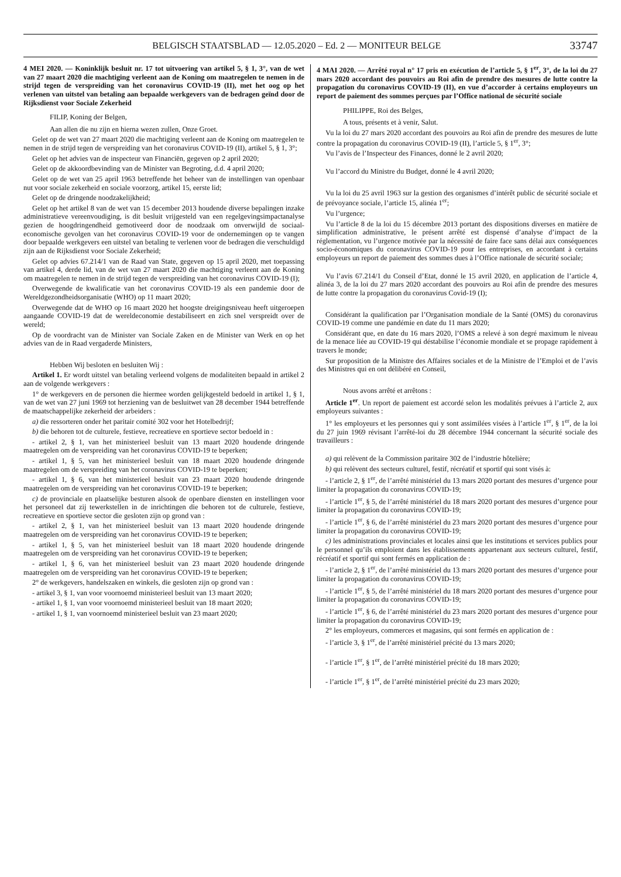BELGISCH STAATSBLAD — 12.05.2020 – Ed. 2 — MONITEUR BELGE 33747
4 MEI 2020. — Koninklijk besluit nr. 17 tot uitvoering van artikel 5, § 1, 3°, van de wet van 27 maart 2020 die machtiging verleent aan de Koning om maatregelen te nemen in de strijd tegen de verspreiding van het coronavirus COVID-19 (II), met het oog op het verlenen van uitstel van betaling aan bepaalde werkgevers van de bedragen geïnd door de Rijksdienst voor Sociale Zekerheid
FILIP, Koning der Belgen,
Aan allen die nu zijn en hierna wezen zullen, Onze Groet.
Gelet op de wet van 27 maart 2020 die machtiging verleent aan de Koning om maatregelen te nemen in de strijd tegen de verspreiding van het coronavirus COVID-19 (II), artikel 5, § 1, 3°;
Gelet op het advies van de inspecteur van Financiën, gegeven op 2 april 2020;
Gelet op de akkoordbevinding van de Minister van Begroting, d.d. 4 april 2020;
Gelet op de wet van 25 april 1963 betreffende het beheer van de instellingen van openbaar nut voor sociale zekerheid en sociale voorzorg, artikel 15, eerste lid;
Gelet op de dringende noodzakelijkheid;
Gelet op het artikel 8 van de wet van 15 december 2013 houdende diverse bepalingen inzake administratieve vereenvoudiging, is dit besluit vrijgesteld van een regelgevingsimpactanalyse gezien de hoogdringendheid gemotiveerd door de noodzaak om onverwijld de sociaal-economische gevolgen van het coronavirus COVID-19 voor de ondernemingen op te vangen door bepaalde werkgevers een uitstel van betaling te verlenen voor de bedragen die verschuldigd zijn aan de Rijksdienst voor Sociale Zekerheid;
Gelet op advies 67.214/1 van de Raad van State, gegeven op 15 april 2020, met toepassing van artikel 4, derde lid, van de wet van 27 maart 2020 die machtiging verleent aan de Koning om maatregelen te nemen in de strijd tegen de verspreiding van het coronavirus COVID-19 (I);
Overwegende de kwalificatie van het coronavirus COVID-19 als een pandemie door de Wereldgezondheidsorganisatie (WHO) op 11 maart 2020;
Overwegende dat de WHO op 16 maart 2020 het hoogste dreigingsniveau heeft uitgeroepen aangaande COVID-19 dat de wereldeconomie destabiliseert en zich snel verspreidt over de wereld;
Op de voordracht van de Minister van Sociale Zaken en de Minister van Werk en op het advies van de in Raad vergaderde Ministers,
Hebben Wij besloten en besluiten Wij :
Artikel 1. Er wordt uitstel van betaling verleend volgens de modaliteiten bepaald in artikel 2 aan de volgende werkgevers :
1° de werkgevers en de personen die hiermee worden gelijkgesteld bedoeld in artikel 1, § 1, van de wet van 27 juni 1969 tot herziening van de besluitwet van 28 december 1944 betreffende de maatschappelijke zekerheid der arbeiders :
a) die ressorteren onder het paritair comité 302 voor het Hotelbedrijf;
b) die behoren tot de culturele, festieve, recreatieve en sportieve sector bedoeld in :
- artikel 2, § 1, van het ministerieel besluit van 13 maart 2020 houdende dringende maatregelen om de verspreiding van het coronavirus COVID-19 te beperken;
- artikel 1, § 5, van het ministerieel besluit van 18 maart 2020 houdende dringende maatregelen om de verspreiding van het coronavirus COVID-19 te beperken;
- artikel 1, § 6, van het ministerieel besluit van 23 maart 2020 houdende dringende maatregelen om de verspreiding van het coronavirus COVID-19 te beperken;
c) de provinciale en plaatselijke besturen alsook de openbare diensten en instellingen voor het personeel dat zij tewerkstellen in de inrichtingen die behoren tot de culturele, festieve, recreatieve en sportieve sector die gesloten zijn op grond van :
- artikel 2, § 1, van het ministerieel besluit van 13 maart 2020 houdende dringende maatregelen om de verspreiding van het coronavirus COVID-19 te beperken;
- artikel 1, § 5, van het ministerieel besluit van 18 maart 2020 houdende dringende maatregelen om de verspreiding van het coronavirus COVID-19 te beperken;
- artikel 1, § 6, van het ministerieel besluit van 23 maart 2020 houdende dringende maatregelen om de verspreiding van het coronavirus COVID-19 te beperken;
2° de werkgevers, handelszaken en winkels, die gesloten zijn op grond van :
- artikel 3, § 1, van voor voornoemd ministerieel besluit van 13 maart 2020;
- artikel 1, § 1, van voor voornoemd ministerieel besluit van 18 maart 2020;
- artikel 1, § 1, van voornoemd ministerieel besluit van 23 maart 2020;
4 MAI 2020. — Arrêté royal n° 17 pris en exécution de l’article 5, § 1<sup>er</sup>, 3°, de la loi du 27 mars 2020 accordant des pouvoirs au Roi afin de prendre des mesures de lutte contre la propagation du coronavirus COVID-19 (II), en vue d’accorder à certains employeurs un report de paiement des sommes perçues par l’Office national de sécurité sociale
PHILIPPE, Roi des Belges,
A tous, présents et à venir, Salut.
Vu la loi du 27 mars 2020 accordant des pouvoirs au Roi afin de prendre des mesures de lutte contre la propagation du coronavirus COVID-19 (II), l’article 5, § 1<sup>er</sup>, 3°;
Vu l’avis de l’Inspecteur des Finances, donné le 2 avril 2020;
Vu l’accord du Ministre du Budget, donné le 4 avril 2020;
Vu la loi du 25 avril 1963 sur la gestion des organismes d’intérêt public de sécurité sociale et de prévoyance sociale, l’article 15, alinéa 1<sup>er</sup>;
Vu l’urgence;
Vu l’article 8 de la loi du 15 décembre 2013 portant des dispositions diverses en matière de simplification administrative, le présent arrêté est dispensé d’analyse d’impact de la réglementation, vu l’urgence motivée par la nécessité de faire face sans délai aux conséquences socio-économiques du coronavirus COVID-19 pour les entreprises, en accordant à certains employeurs un report de paiement des sommes dues à l’Office nationale de sécurité sociale;
Vu l’avis 67.214/1 du Conseil d’Etat, donné le 15 avril 2020, en application de l’article 4, alinéa 3, de la loi du 27 mars 2020 accordant des pouvoirs au Roi afin de prendre des mesures de lutte contre la propagation du coronavirus Covid-19 (I);
Considérant la qualification par l’Organisation mondiale de la Santé (OMS) du coronavirus COVID-19 comme une pandémie en date du 11 mars 2020;
Considérant que, en date du 16 mars 2020, l’OMS a relevé à son degré maximum le niveau de la menace liée au COVID-19 qui déstabilise l’économie mondiale et se propage rapidement à travers le monde;
Sur proposition de la Ministre des Affaires sociales et de la Ministre de l’Emploi et de l’avis des Ministres qui en ont délibéré en Conseil,
Nous avons arrêté et arrêtons :
Article 1<sup>er</sup>. Un report de paiement est accordé selon les modalités prévues à l’article 2, aux employeurs suivantes :
1° les employeurs et les personnes qui y sont assimilées visées à l’article 1<sup>er</sup>, § 1<sup>er</sup>, de la loi du 27 juin 1969 révisant l’arrêté-loi du 28 décembre 1944 concernant la sécurité sociale des travailleurs :
a) qui relèvent de la Commission paritaire 302 de l’industrie hôtelière;
b) qui relèvent des secteurs culturel, festif, récréatif et sportif qui sont visés à:
- l’article 2, § 1<sup>er</sup>, de l’arrêté ministériel du 13 mars 2020 portant des mesures d’urgence pour limiter la propagation du coronavirus COVID-19;
- l’article 1<sup>er</sup>, § 5, de l’arrêté ministériel du 18 mars 2020 portant des mesures d’urgence pour limiter la propagation du coronavirus COVID-19;
- l’article 1<sup>er</sup>, § 6, de l’arrêté ministériel du 23 mars 2020 portant des mesures d’urgence pour limiter la propagation du coronavirus COVID-19;
c) les administrations provinciales et locales ainsi que les institutions et services publics pour le personnel qu’ils emploient dans les établissements appartenant aux secteurs culturel, festif, récréatif et sportif qui sont fermés en application de :
- l’article 2, § 1<sup>er</sup>, de l’arrêté ministériel du 13 mars 2020 portant des mesures d’urgence pour limiter la propagation du coronavirus COVID-19;
- l’article 1<sup>er</sup>, § 5, de l’arrêté ministériel du 18 mars 2020 portant des mesures d’urgence pour limiter la propagation du coronavirus COVID-19;
- l’article 1<sup>er</sup>, § 6, de l’arrêté ministériel du 23 mars 2020 portant des mesures d’urgence pour limiter la propagation du coronavirus COVID-19;
2° les employeurs, commerces et magasins, qui sont fermés en application de :
- l’article 3, § 1<sup>er</sup>, de l’arrêté ministériel précité du 13 mars 2020;
- l’article 1<sup>er</sup>, § 1<sup>er</sup>, de l’arrêté ministériel précité du 18 mars 2020;
- l’article 1<sup>er</sup>, § 1<sup>er</sup>, de l’arrêté ministériel précité du 23 mars 2020;